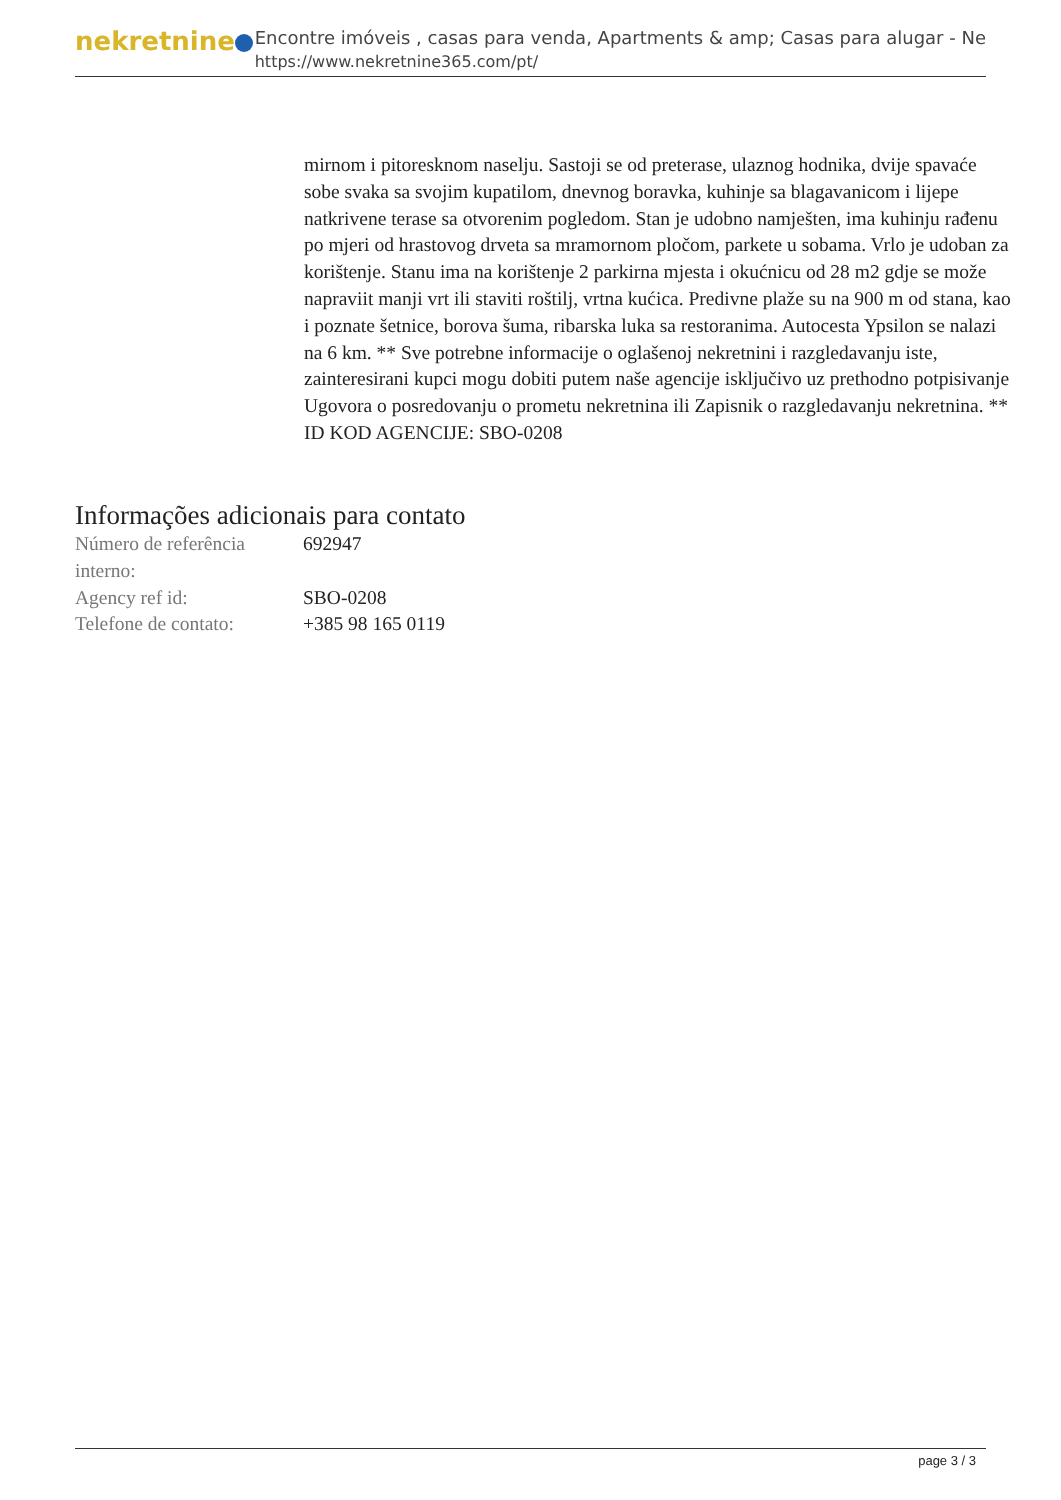nekretnine
Encontre imóveis , casas para venda, Apartments & amp; Casas para alugar - Ne
https://www.nekretnine365.com/pt/
mirnom i pitoresknom naselju. Sastoji se od preterase, ulaznog hodnika, dvije spavaće sobe svaka sa svojim kupatilom, dnevnog boravka, kuhinje sa blagavanicom i lijepe natkrivene terase sa otvorenim pogledom. Stan je udobno namješten, ima kuhinju rađenu po mjeri od hrastovog drveta sa mramornom pločom, parkete u sobama. Vrlo je udoban za korištenje. Stanu ima na korištenje 2 parkirna mjesta i okućnicu od 28 m2 gdje se može napraviit manji vrt ili staviti roštilj, vrtna kućica. Predivne plaže su na 900 m od stana, kao i poznate šetnice, borova šuma, ribarska luka sa restoranima. Autocesta Ypsilon se nalazi na 6 km. ** Sve potrebne informacije o oglašenoj nekretnini i razgledavanju iste, zainteresirani kupci mogu dobiti putem naše agencije isključivo uz prethodno potpisivanje Ugovora o posredovanju o prometu nekretnina ili Zapisnik o razgledavanju nekretnina. ** ID KOD AGENCIJE: SBO-0208
Informações adicionais para contato
| Número de referência interno: | 692947 |
| Agency ref id: | SBO-0208 |
| Telefone de contato: | +385 98 165 0119 |
page 3 / 3